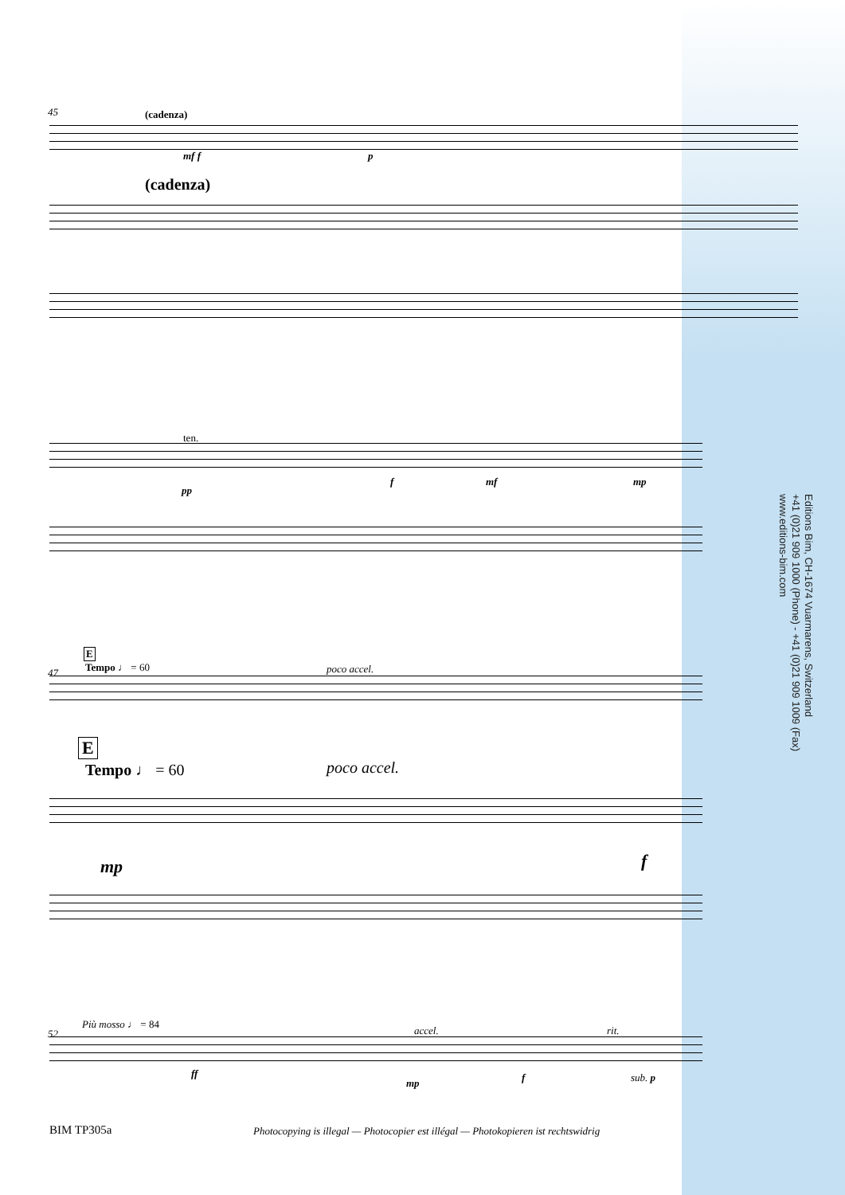45 (cadenza)
mf f p
(cadenza)
ten.
pp
f mf mp
E
Tempo ♩ = 60
47 poco accel.
E
Tempo ♩ = 60 poco accel.
mp f
Più mosso ♩ = 84
52 accel. rit.
ff
mp f sub. p
Editions Bim, CH-1674 Vuarmarens, Switzerland
+41 (0)21 909 1000 (Phone) - +41 (0)21 909 1009 (Fax)
www.editions-bim.com
BIM TP305a
Photocopying is illegal — Photocopier est illégal — Photokopieren ist rechtswidrig